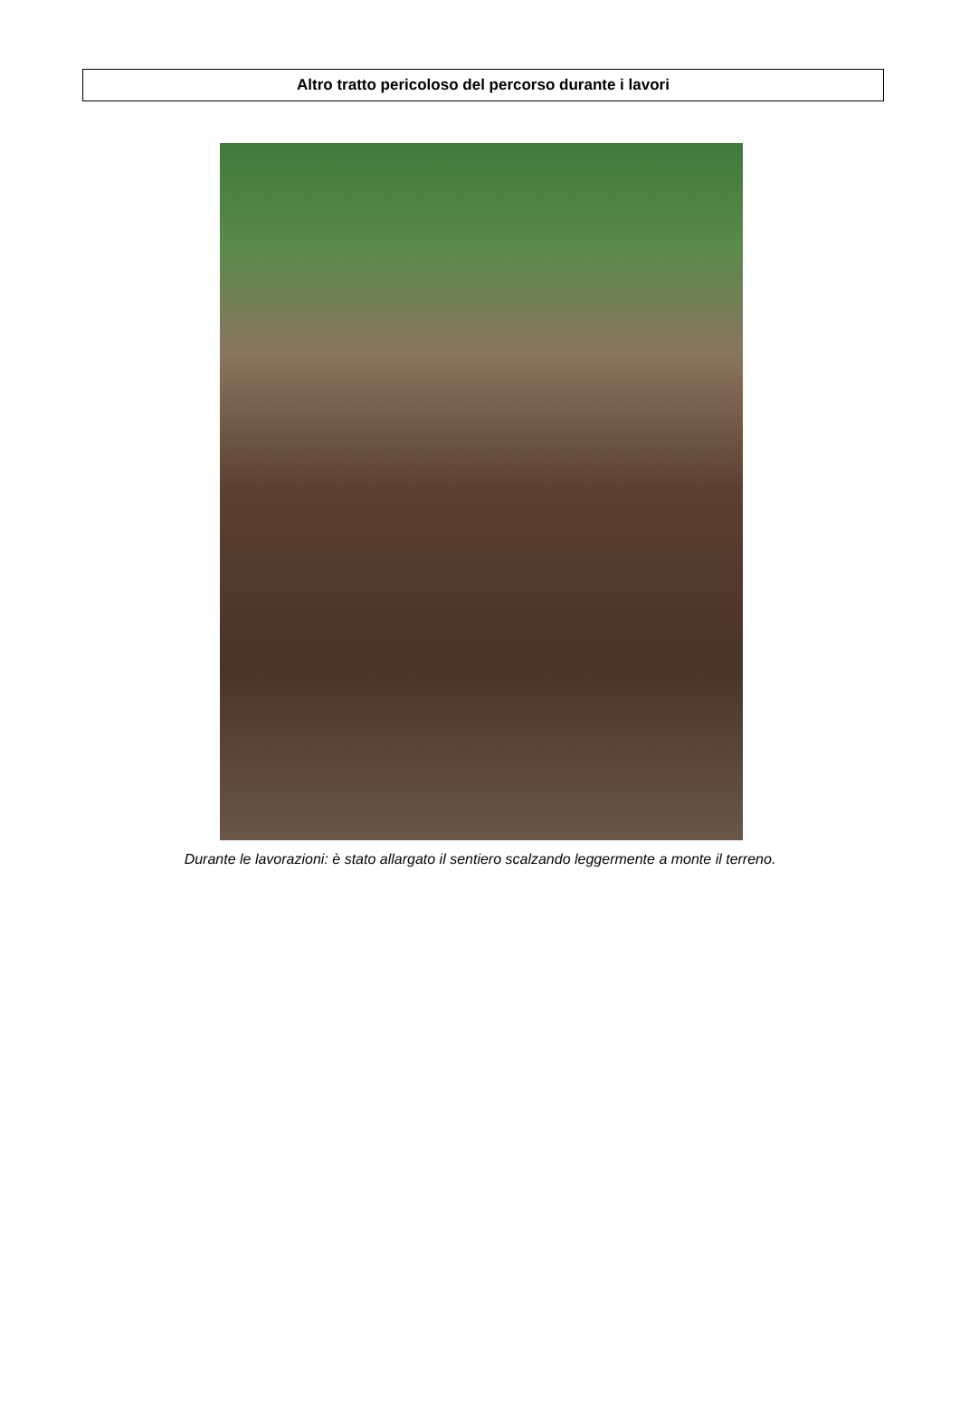Altro tratto pericoloso del percorso durante i lavori
Durante le lavorazioni: è stato allargato il sentiero scalzando leggermente a monte il terreno.